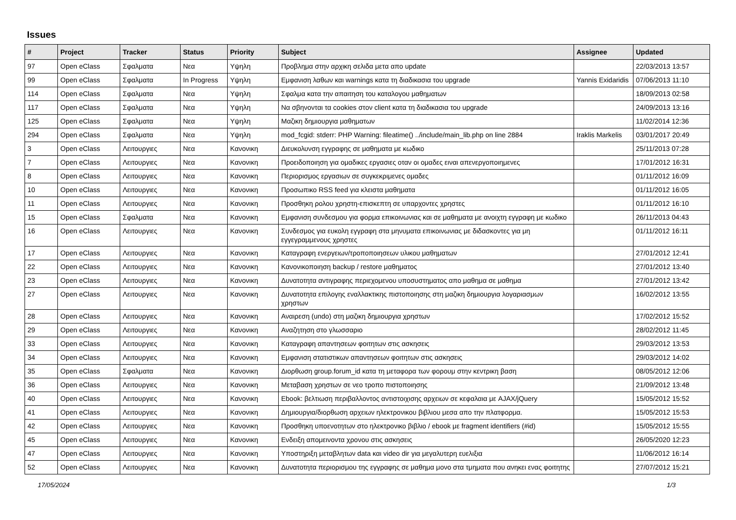Issues
| # | Project | Tracker | Status | Priority | Subject | Assignee | Updated |
| --- | --- | --- | --- | --- | --- | --- | --- |
| 97 | Open eClass | Σφαλματα | Νεα | Υψηλη | Προβλημα στην αρχικη σελιδα μετα απο update | | 22/03/2013 13:57 |
| 99 | Open eClass | Σφαλματα | In Progress | Υψηλη | Εμφανιση λαθων και warnings κατα τη διαδικασια του upgrade | Yannis Exidaridis | 07/06/2013 11:10 |
| 114 | Open eClass | Σφαλματα | Νεα | Υψηλη | Σφαλμα κατα την απαιτηση του καταλογου μαθηματων | | 18/09/2013 02:58 |
| 117 | Open eClass | Σφαλματα | Νεα | Υψηλη | Να σβηνονται τα cookies στον client κατα τη διαδικασια του upgrade | | 24/09/2013 13:16 |
| 125 | Open eClass | Σφαλματα | Νεα | Υψηλη | Μαζικη δημιουργια μαθηματων | | 11/02/2014 12:36 |
| 294 | Open eClass | Σφαλματα | Νεα | Υψηλη | mod_fcgid: stderr: PHP Warning: fileatime() ../include/main_lib.php on line 2884 | Iraklis Markelis | 03/01/2017 20:49 |
| 3 | Open eClass | Λειτουργιες | Νεα | Κανονικη | Διευκολυνση εγγραφης σε μαθηματα με κωδικο | | 25/11/2013 07:28 |
| 7 | Open eClass | Λειτουργιες | Νεα | Κανονικη | Προειδοποιηση για ομαδικες εργασιες οταν οι ομαδες ειναι απενεργοποιημενες | | 17/01/2012 16:31 |
| 8 | Open eClass | Λειτουργιες | Νεα | Κανονικη | Περιορισμος εργασιων σε συγκεκριμενες ομαδες | | 01/11/2012 16:09 |
| 10 | Open eClass | Λειτουργιες | Νεα | Κανονικη | Προσωπικο RSS feed για κλειστα μαθηματα | | 01/11/2012 16:05 |
| 11 | Open eClass | Λειτουργιες | Νεα | Κανονικη | Προσθηκη ρολου χρηστη-επισκεπτη σε υπαρχοντες χρηστες | | 01/11/2012 16:10 |
| 15 | Open eClass | Σφαλματα | Νεα | Κανονικη | Εμφανιση συνδεσμου για φορμα επικοινωνιας και σε μαθηματα με ανοιχτη εγγραφη με κωδικο | | 26/11/2013 04:43 |
| 16 | Open eClass | Λειτουργιες | Νεα | Κανονικη | Συνδεσμος για ευκολη εγγραφη στα μηνυματα επικοινωνιας με διδασκοντες για μη εγγεγραμμενους χρηστες | | 01/11/2012 16:11 |
| 17 | Open eClass | Λειτουργιες | Νεα | Κανονικη | Καταγραφη ενεργειων/τροποποιησεων υλικου μαθηματων | | 27/01/2012 12:41 |
| 22 | Open eClass | Λειτουργιες | Νεα | Κανονικη | Κανονικοποιηση backup / restore μαθηματος | | 27/01/2012 13:40 |
| 23 | Open eClass | Λειτουργιες | Νεα | Κανονικη | Δυνατοτητα αντιγραφης περιεχομενου υποσυστηματος απο μαθημα σε μαθημα | | 27/01/2012 13:42 |
| 27 | Open eClass | Λειτουργιες | Νεα | Κανονικη | Δυνατοτητα επιλογης εναλλακτικης πιστοποιησης στη μαζικη δημιουργια λογαριασμων χρηστων | | 16/02/2012 13:55 |
| 28 | Open eClass | Λειτουργιες | Νεα | Κανονικη | Αναιρεση (undo) στη μαζικη δημιουργια χρηστων | | 17/02/2012 15:52 |
| 29 | Open eClass | Λειτουργιες | Νεα | Κανονικη | Αναζητηση στο γλωσσαριο | | 28/02/2012 11:45 |
| 33 | Open eClass | Λειτουργιες | Νεα | Κανονικη | Καταγραφη απαντησεων φοιτητων στις ασκησεις | | 29/03/2012 13:53 |
| 34 | Open eClass | Λειτουργιες | Νεα | Κανονικη | Εμφανιση στατιστικων απαντησεων φοιτητων στις ασκησεις | | 29/03/2012 14:02 |
| 35 | Open eClass | Σφαλματα | Νεα | Κανονικη | Διορθωση group.forum_id κατα τη μεταφορα των φορουμ στην κεντρικη βαση | | 08/05/2012 12:06 |
| 36 | Open eClass | Λειτουργιες | Νεα | Κανονικη | Μεταβαση χρηστων σε νεο τροπο πιστοποιησης | | 21/09/2012 13:48 |
| 40 | Open eClass | Λειτουργιες | Νεα | Κανονικη | Ebook: βελτιωση περιβαλλοντος αντιστοιχισης αρχειων σε κεφαλαια με AJAX/jQuery | | 15/05/2012 15:52 |
| 41 | Open eClass | Λειτουργιες | Νεα | Κανονικη | Δημιουργια/διορθωση αρχειων ηλεκτρονικου βιβλιου μεσα απο την πλατφορμα. | | 15/05/2012 15:53 |
| 42 | Open eClass | Λειτουργιες | Νεα | Κανονικη | Προσθηκη υποενοτητων στο ηλεκτρονικο βιβλιο / ebook με fragment identifiers (#id) | | 15/05/2012 15:55 |
| 45 | Open eClass | Λειτουργιες | Νεα | Κανονικη | Ενδειξη απομεινοντα χρονου στις ασκησεις | | 26/05/2020 12:23 |
| 47 | Open eClass | Λειτουργιες | Νεα | Κανονικη | Υποστηριξη μεταβλητων data και video dir για μεγαλυτερη ευελιξια | | 11/06/2012 16:14 |
| 52 | Open eClass | Λειτουργιες | Νεα | Κανονικη | Δυνατοτητα περιορισμου της εγγραφης σε μαθημα μονο στα τμηματα που ανηκει ενας φοιτητης | | 27/07/2012 15:21 |
17/05/2024 1/3